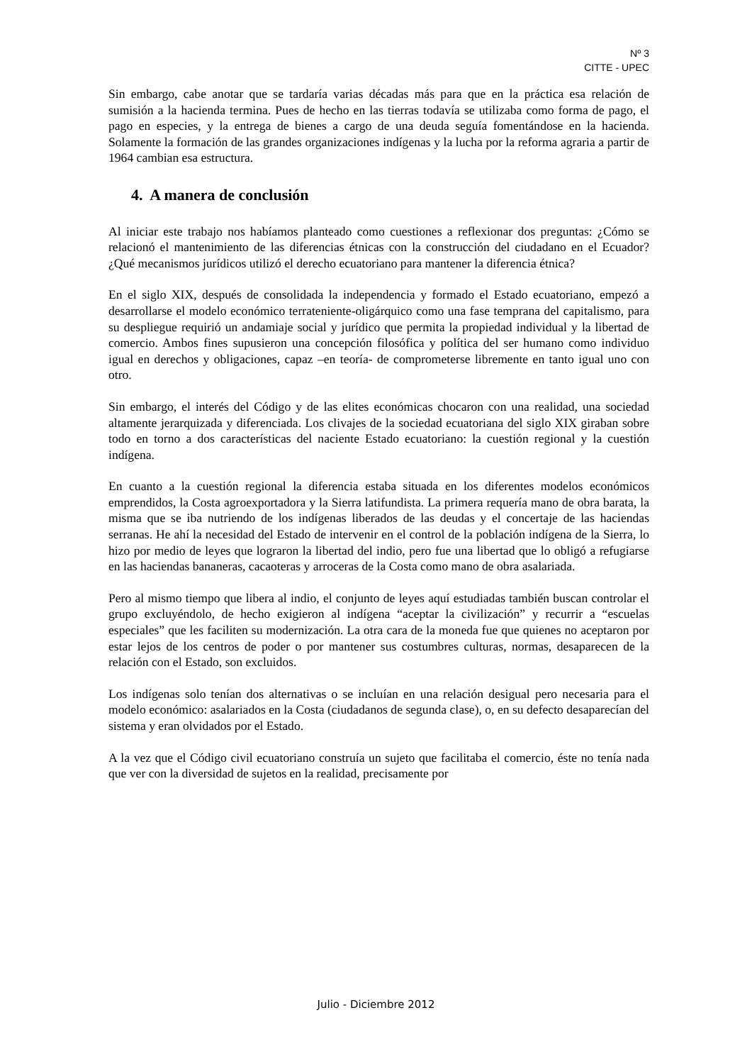Nº 3
CITTE - UPEC
Sin embargo, cabe anotar que se tardaría varias décadas más para que en la práctica esa relación de sumisión a la hacienda termina. Pues de hecho en las tierras todavía se utilizaba como forma de pago, el pago en especies, y la entrega de bienes a cargo de una deuda seguía fomentándose en la hacienda. Solamente la formación de las grandes organizaciones indígenas y la lucha por la reforma agraria a partir de 1964 cambian esa estructura.
4. A manera de conclusión
Al iniciar este trabajo nos habíamos planteado como cuestiones a reflexionar dos preguntas: ¿Cómo se relacionó el mantenimiento de las diferencias étnicas con la construcción del ciudadano en el Ecuador? ¿Qué mecanismos jurídicos utilizó el derecho ecuatoriano para mantener la diferencia étnica?
En el siglo XIX, después de consolidada la independencia y formado el Estado ecuatoriano, empezó a desarrollarse el modelo económico terrateniente-oligárquico como una fase temprana del capitalismo, para su despliegue requirió un andamiaje social y jurídico que permita la propiedad individual y la libertad de comercio. Ambos fines supusieron una concepción filosófica y política del ser humano como individuo igual en derechos y obligaciones, capaz –en teoría- de comprometerse libremente en tanto igual uno con otro.
Sin embargo, el interés del Código y de las elites económicas chocaron con una realidad, una sociedad altamente jerarquizada y diferenciada. Los clivajes de la sociedad ecuatoriana del siglo XIX giraban sobre todo en torno a dos características del naciente Estado ecuatoriano: la cuestión regional y la cuestión indígena.
En cuanto a la cuestión regional la diferencia estaba situada en los diferentes modelos económicos emprendidos, la Costa agroexportadora y la Sierra latifundista. La primera requería mano de obra barata, la misma que se iba nutriendo de los indígenas liberados de las deudas y el concertaje de las haciendas serranas. He ahí la necesidad del Estado de intervenir en el control de la población indígena de la Sierra, lo hizo por medio de leyes que lograron la libertad del indio, pero fue una libertad que lo obligó a refugiarse en las haciendas bananeras, cacaoteras y arroceras de la Costa como mano de obra asalariada.
Pero al mismo tiempo que libera al indio, el conjunto de leyes aquí estudiadas también buscan controlar el grupo excluyéndolo, de hecho exigieron al indígena “aceptar la civilización” y recurrir a “escuelas especiales” que les faciliten su modernización. La otra cara de la moneda fue que quienes no aceptaron por estar lejos de los centros de poder o por mantener sus costumbres culturas, normas, desaparecen de la relación con el Estado, son excluidos.
Los indígenas solo tenían dos alternativas o se incluían en una relación desigual pero necesaria para el modelo económico: asalariados en la Costa (ciudadanos de segunda clase), o, en su defecto desaparecían del sistema y eran olvidados por el Estado.
A la vez que el Código civil ecuatoriano construía un sujeto que facilitaba el comercio, éste no tenía nada que ver con la diversidad de sujetos en la realidad, precisamente por
Julio - Diciembre 2012